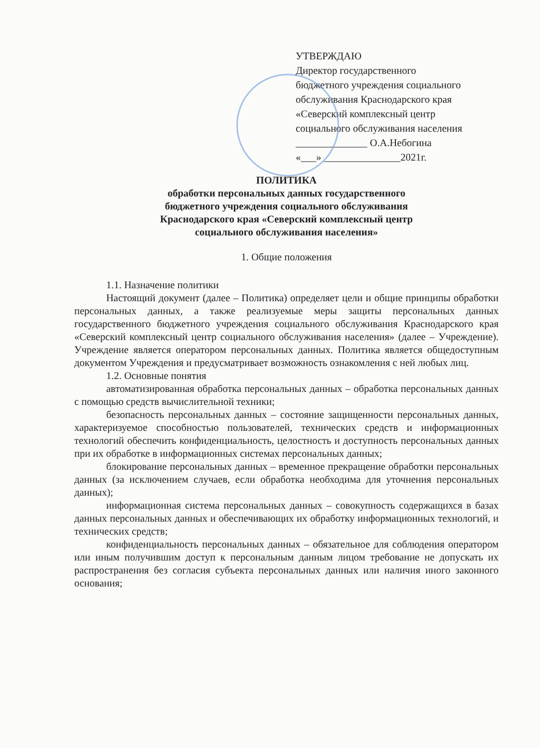УТВЕРЖДАЮ
Директор государственного
бюджетного учреждения социального
обслуживания Краснодарского края
«Северский комплексный центр
социального обслуживания населения
______________ О.А.Небогина
«___» _______________2021г.
ПОЛИТИКА
обработки персональных данных государственного
бюджетного учреждения социального обслуживания
Краснодарского края «Северский комплексный центр
социального обслуживания населения»
1. Общие положения
1.1. Назначение политики
Настоящий документ (далее – Политика) определяет цели и общие принципы обработки персональных данных, а также реализуемые меры защиты персональных данных государственного бюджетного учреждения социального обслуживания Краснодарского края «Северский комплексный центр социального обслуживания населения» (далее – Учреждение). Учреждение является оператором персональных данных. Политика является общедоступным документом Учреждения и предусматривает возможность ознакомления с ней любых лиц.
1.2. Основные понятия
автоматизированная обработка персональных данных – обработка персональных данных с помощью средств вычислительной техники;
безопасность персональных данных – состояние защищенности персональных данных, характеризуемое способностью пользователей, технических средств и информационных технологий обеспечить конфиденциальность, целостность и доступность персональных данных при их обработке в информационных системах персональных данных;
блокирование персональных данных – временное прекращение обработки персональных данных (за исключением случаев, если обработка необходима для уточнения персональных данных);
информационная система персональных данных – совокупность содержащихся в базах данных персональных данных и обеспечивающих их обработку информационных технологий, и технических средств;
конфиденциальность персональных данных – обязательное для соблюдения оператором или иным получившим доступ к персональным данным лицом требование не допускать их распространения без согласия субъекта персональных данных или наличия иного законного основания;